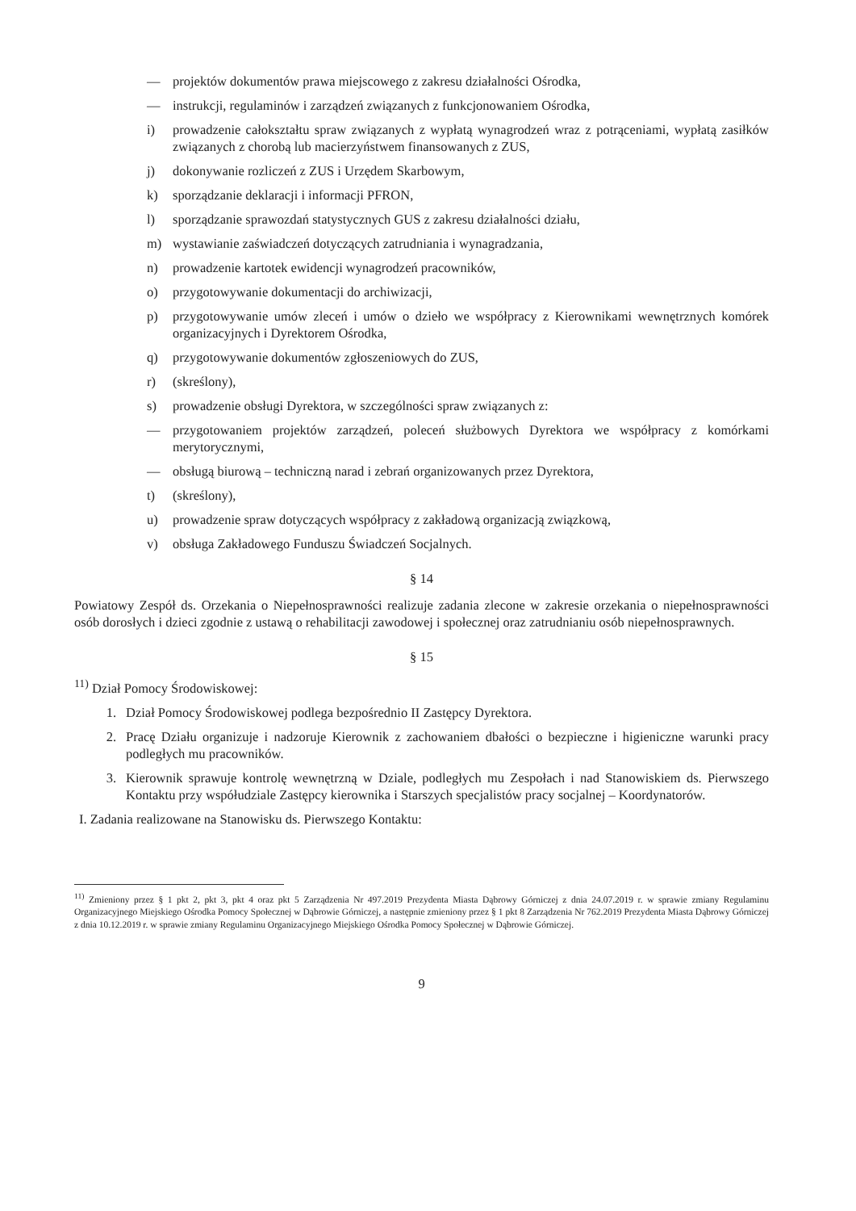— projektów dokumentów prawa miejscowego z zakresu działalności Ośrodka,
— instrukcji, regulaminów i zarządzeń związanych z funkcjonowaniem Ośrodka,
i) prowadzenie całokształtu spraw związanych z wypłatą wynagrodzeń wraz z potrąceniami, wypłatą zasiłków związanych z chorobą lub macierzyństwem finansowanych z ZUS,
j) dokonywanie rozliczeń z ZUS i Urzędem Skarbowym,
k) sporządzanie deklaracji i informacji PFRON,
l) sporządzanie sprawozdań statystycznych GUS z zakresu działalności działu,
m) wystawianie zaświadczeń dotyczących zatrudniania i wynagradzania,
n) prowadzenie kartotek ewidencji wynagrodzeń pracowników,
o) przygotowywanie dokumentacji do archiwizacji,
p) przygotowywanie umów zleceń i umów o dzieło we współpracy z Kierownikami wewnętrznych komórek organizacyjnych i Dyrektorem Ośrodka,
q) przygotowywanie dokumentów zgłoszeniowych do ZUS,
r) (skreślony),
s) prowadzenie obsługi Dyrektora, w szczególności spraw związanych z:
— przygotowaniem projektów zarządzeń, poleceń służbowych Dyrektora we współpracy z komórkami merytorycznymi,
— obsługą biurową – techniczną narad i zebrań organizowanych przez Dyrektora,
t) (skreślony),
u) prowadzenie spraw dotyczących współpracy z zakładową organizacją związkową,
v) obsługa Zakładowego Funduszu Świadczeń Socjalnych.
§ 14
Powiatowy Zespół ds. Orzekania o Niepełnosprawności realizuje zadania zlecone w zakresie orzekania o niepełnosprawności osób dorosłych i dzieci zgodnie z ustawą o rehabilitacji zawodowej i społecznej oraz zatrudnianiu osób niepełnosprawnych.
§ 15
<sup>11)</sup> Dział Pomocy Środowiskowej:
1. Dział Pomocy Środowiskowej podlega bezpośrednio II Zastępcy Dyrektora.
2. Pracę Działu organizuje i nadzoruje Kierownik z zachowaniem dbałości o bezpieczne i higieniczne warunki pracy podległych mu pracowników.
3. Kierownik sprawuje kontrolę wewnętrzną w Dziale, podległych mu Zespołach i nad Stanowiskiem ds. Pierwszego Kontaktu przy współudziale Zastępcy kierownika i Starszych specjalistów pracy socjalnej – Koordynatorów.
I. Zadania realizowane na Stanowisku ds. Pierwszego Kontaktu:
<sup>11)</sup> Zmieniony przez § 1 pkt 2, pkt 3, pkt 4 oraz pkt 5 Zarządzenia Nr 497.2019 Prezydenta Miasta Dąbrowy Górniczej z dnia 24.07.2019 r. w sprawie zmiany Regulaminu Organizacyjnego Miejskiego Ośrodka Pomocy Społecznej w Dąbrowie Górniczej, a następnie zmieniony przez § 1 pkt 8 Zarządzenia Nr 762.2019 Prezydenta Miasta Dąbrowy Górniczej z dnia 10.12.2019 r. w sprawie zmiany Regulaminu Organizacyjnego Miejskiego Ośrodka Pomocy Społecznej w Dąbrowie Górniczej.
9